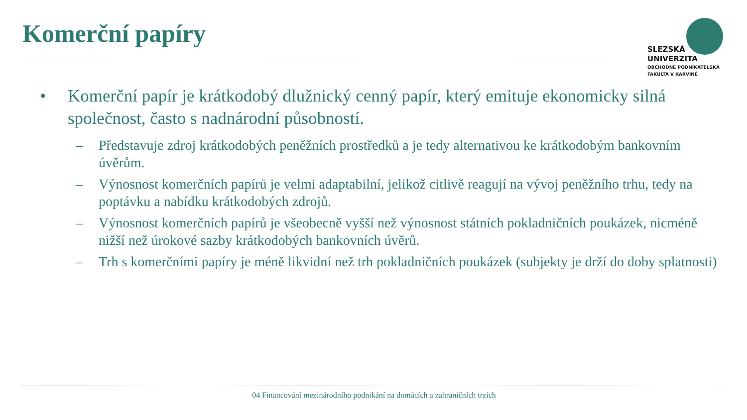Komerční papíry
SLEZSKÁ
UNIVERZITA
OBCHODNĚ PODNIKATELSKÁ
FAKULTA V KARVINÉ
• Komerční papír je krátkodobý dlužnický cenný papír, který emituje ekonomicky silná společnost, často s nadnárodní působností.
– Představuje zdroj krátkodobých peněžních prostředků a je tedy alternativou ke krátkodobým bankovním úvěrům.
– Výnosnost komerčních papírů je velmi adaptabilní, jelikož citlivě reagují na vývoj peněžního trhu, tedy na poptávku a nabídku krátkodobých zdrojů.
– Výnosnost komerčních papírů je všeobecně vyšší než výnosnost státních pokladničních poukázek, nicméně nižší než úrokové sazby krátkodobých bankovních úvěrů.
– Trh s komerčními papíry je méně likvidní než trh pokladničních poukázek (subjekty je drží do doby splatnosti)
04 Financování mezinárodního podnikání na domácích a zahraničních trzích